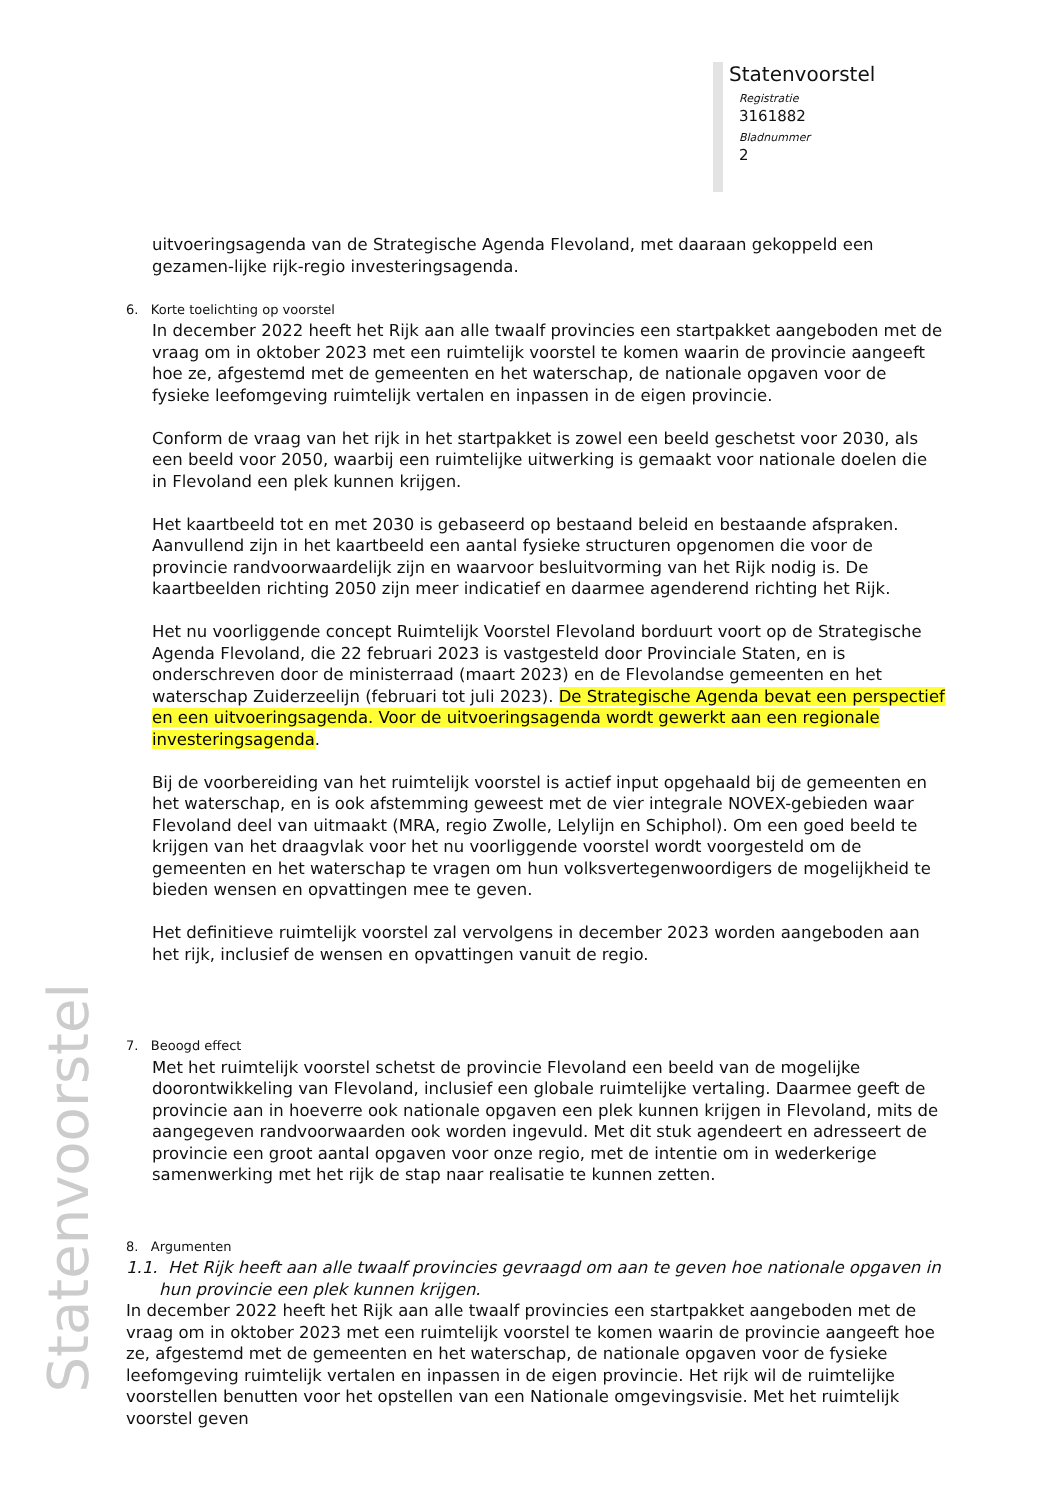Statenvoorstel
Registratie
3161882
Bladnummer
2
Statenvoorstel
uitvoeringsagenda van de Strategische Agenda Flevoland, met daaraan gekoppeld een gezamen-lijke rijk-regio investeringsagenda.
6. Korte toelichting op voorstel
In december 2022 heeft het Rijk aan alle twaalf provincies een startpakket aangeboden met de vraag om in oktober 2023 met een ruimtelijk voorstel te komen waarin de provincie aangeeft hoe ze, afgestemd met de gemeenten en het waterschap, de nationale opgaven voor de fysieke leefomgeving ruimtelijk vertalen en inpassen in de eigen provincie.
Conform de vraag van het rijk in het startpakket is zowel een beeld geschetst voor 2030, als een beeld voor 2050, waarbij een ruimtelijke uitwerking is gemaakt voor nationale doelen die in Flevoland een plek kunnen krijgen.
Het kaartbeeld tot en met 2030 is gebaseerd op bestaand beleid en bestaande afspraken. Aanvullend zijn in het kaartbeeld een aantal fysieke structuren opgenomen die voor de provincie randvoorwaardelijk zijn en waarvoor besluitvorming van het Rijk nodig is. De kaartbeelden richting 2050 zijn meer indicatief en daarmee agenderend richting het Rijk.
Het nu voorliggende concept Ruimtelijk Voorstel Flevoland borduurt voort op de Strategische Agenda Flevoland, die 22 februari 2023 is vastgesteld door Provinciale Staten, en is onderschreven door de ministerraad (maart 2023) en de Flevolandse gemeenten en het waterschap Zuiderzeelijn (februari tot juli 2023). De Strategische Agenda bevat een perspectief en een uitvoeringsagenda. Voor de uitvoeringsagenda wordt gewerkt aan een regionale investeringsagenda.
Bij de voorbereiding van het ruimtelijk voorstel is actief input opgehaald bij de gemeenten en het waterschap, en is ook afstemming geweest met de vier integrale NOVEX-gebieden waar Flevoland deel van uitmaakt (MRA, regio Zwolle, Lelylijn en Schiphol). Om een goed beeld te krijgen van het draagvlak voor het nu voorliggende voorstel wordt voorgesteld om de gemeenten en het waterschap te vragen om hun volksvertegenwoordigers de mogelijkheid te bieden wensen en opvattingen mee te geven.
Het definitieve ruimtelijk voorstel zal vervolgens in december 2023 worden aangeboden aan het rijk, inclusief de wensen en opvattingen vanuit de regio.
7. Beoogd effect
Met het ruimtelijk voorstel schetst de provincie Flevoland een beeld van de mogelijke doorontwikkeling van Flevoland, inclusief een globale ruimtelijke vertaling. Daarmee geeft de provincie aan in hoeverre ook nationale opgaven een plek kunnen krijgen in Flevoland, mits de aangegeven randvoorwaarden ook worden ingevuld. Met dit stuk agendeert en adresseert de provincie een groot aantal opgaven voor onze regio, met de intentie om in wederkerige samenwerking met het rijk de stap naar realisatie te kunnen zetten.
8. Argumenten
1.1. Het Rijk heeft aan alle twaalf provincies gevraagd om aan te geven hoe nationale opgaven in hun provincie een plek kunnen krijgen.
In december 2022 heeft het Rijk aan alle twaalf provincies een startpakket aangeboden met de vraag om in oktober 2023 met een ruimtelijk voorstel te komen waarin de provincie aangeeft hoe ze, afgestemd met de gemeenten en het waterschap, de nationale opgaven voor de fysieke leefomgeving ruimtelijk vertalen en inpassen in de eigen provincie. Het rijk wil de ruimtelijke voorstellen benutten voor het opstellen van een Nationale omgevingsvisie. Met het ruimtelijk voorstel geven